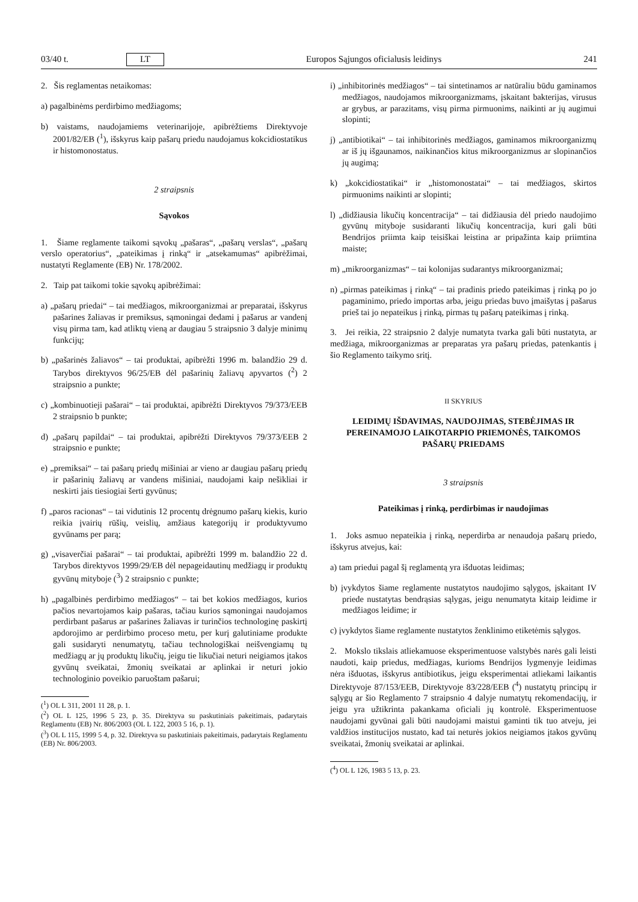03/40 t. LT Europos Sąjungos oficialusis leidinys 241
2. Šis reglamentas netaikomas:
a) pagalbinėms perdirbimo medžiagoms;
b) vaistams, naudojamiems veterinarijoje, apibrėžtiems Direktyvoje 2001/82/EB (<sup>1</sup>), išskyrus kaip pašarų priedu naudojamus kokcidiostatikus ir histomonostatus.
2 straipsnis
Sąvokos
1. Šiame reglamente taikomi sąvokų „pašaras“, „pašarų verslas“, „pašarų verslo operatorius“, „pateikimas į rinką“ ir „atsekamumas“ apibrėžimai, nustatyti Reglamente (EB) Nr. 178/2002.
2. Taip pat taikomi tokie sąvokų apibrėžimai:
a) „pašarų priedai“ – tai medžiagos, mikroorganizmai ar preparatai, išskyrus pašarines žaliavas ir premiksus, sąmoningai dedami į pašarus ar vandenį visų pirma tam, kad atliktų vieną ar daugiau 5 straipsnio 3 dalyje minimų funkcijų;
b) „pašarinės žaliavos“ – tai produktai, apibrėžti 1996 m. balandžio 29 d. Tarybos direktyvos 96/25/EB dėl pašarinių žaliavų apyvartos (<sup>2</sup>) 2 straipsnio a punkte;
c) „kombinuotieji pašarai“ – tai produktai, apibrėžti Direktyvos 79/373/EEB 2 straipsnio b punkte;
d) „pašarų papildai“ – tai produktai, apibrėžti Direktyvos 79/373/EEB 2 straipsnio e punkte;
e) „premiksai“ – tai pašarų priedų mišiniai ar vieno ar daugiau pašarų priedų ir pašarinių žaliavų ar vandens mišiniai, naudojami kaip nešikliai ir neskirti jais tiesiogiai šerti gyvūnus;
f) „paros racionas“ – tai vidutinis 12 procentų drėgnumo pašarų kiekis, kurio reikia įvairių rūšių, veislių, amžiaus kategorijų ir produktyvumo gyvūnams per parą;
g) „visaverčiai pašarai“ – tai produktai, apibrėžti 1999 m. balandžio 22 d. Tarybos direktyvos 1999/29/EB dėl nepageidautinų medžiagų ir produktų gyvūnų mityboje (<sup>3</sup>) 2 straipsnio c punkte;
h) „pagalbinės perdirbimo medžiagos“ – tai bet kokios medžiagos, kurios pačios nevartojamos kaip pašaras, tačiau kurios sąmoningai naudojamos perdirbant pašarus ar pašarines žaliavas ir turinčios technologinę paskirtį apdorojimo ar perdirbimo proceso metu, per kurį galutiniame produkte gali susidaryti nenumatytų, tačiau technologiškai neišvengiamų tų medžiagų ar jų produktų likučių, jeigu tie likučiai neturi neigiamos įtakos gyvūnų sveikatai, žmonių sveikatai ar aplinkai ir neturi jokio technologinio poveikio paruoštam pašarui;
(<sup>1</sup>) OL L 311, 2001 11 28, p. 1.
(<sup>2</sup>) OL L 125, 1996 5 23, p. 35. Direktyva su paskutiniais pakeitimais, padarytais Reglamentu (EB) Nr. 806/2003 (OL L 122, 2003 5 16, p. 1).
(<sup>3</sup>) OL L 115, 1999 5 4, p. 32. Direktyva su paskutiniais pakeitimais, padarytais Reglamentu (EB) Nr. 806/2003.
i) „inhibitorinės medžiagos“ – tai sintetinamos ar natūraliu būdu gaminamos medžiagos, naudojamos mikroorganizmams, įskaitant bakterijas, virusus ar grybus, ar parazitams, visų pirma pirmuonims, naikinti ar jų augimui slopinti;
j) „antibiotikai“ – tai inhibitorinės medžiagos, gaminamos mikroorganizmų ar iš jų išgaunamos, naikinančios kitus mikroorganizmus ar slopinančios jų augimą;
k) „kokcidiostatikai“ ir „histomonostatai“ – tai medžiagos, skirtos pirmuonims naikinti ar slopinti;
l) „didžiausia likučių koncentracija“ – tai didžiausia dėl priedo naudojimo gyvūnų mityboje susidaranti likučių koncentracija, kuri gali būti Bendrijos priimta kaip teisiškai leistina ar pripažinta kaip priimtina maiste;
m) „mikroorganizmas“ – tai kolonijas sudarantys mikroorganizmai;
n) „pirmas pateikimas į rinką“ – tai pradinis priedo pateikimas į rinką po jo pagaminimo, priedo importas arba, jeigu priedas buvo įmaišytas į pašarus prieš tai jo nepateikus į rinką, pirmas tų pašarų pateikimas į rinką.
3. Jei reikia, 22 straipsnio 2 dalyje numatyta tvarka gali būti nustatyta, ar medžiaga, mikroorganizmas ar preparatas yra pašarų priedas, patenkantis į šio Reglamento taikymo sritį.
II SKYRIUS
LEIDIMŲ IŠDAVIMAS, NAUDOJIMAS, STEBĖJIMAS IR PEREINAMOJO LAIKOTARPIO PRIEMONĖS, TAIKOMOS PAŠARŲ PRIEDAMS
3 straipsnis
Pateikimas į rinką, perdirbimas ir naudojimas
1. Joks asmuo nepateikia į rinką, neperdirba ar nenaudoja pašarų priedo, išskyrus atvejus, kai:
a) tam priedui pagal šį reglamentą yra išduotas leidimas;
b) įvykdytos šiame reglamente nustatytos naudojimo sąlygos, įskaitant IV priede nustatytas bendrąsias sąlygas, jeigu nenumatyta kitaip leidime ir medžiagos leidime; ir
c) įvykdytos šiame reglamente nustatytos ženklinimo etiketėmis sąlygos.
2. Mokslo tikslais atliekamuose eksperimentuose valstybės narės gali leisti naudoti, kaip priedus, medžiagas, kurioms Bendrijos lygmenyje leidimas nėra išduotas, išskyrus antibiotikus, jeigu eksperimentai atliekami laikantis Direktyvoje 87/153/EEB, Direktyvoje 83/228/EEB (<sup>4</sup>) nustatytų principų ir sąlygų ar šio Reglamento 7 straipsnio 4 dalyje numatytų rekomendacijų, ir jeigu yra užtikrinta pakankama oficiali jų kontrolė. Eksperimentuose naudojami gyvūnai gali būti naudojami maistui gaminti tik tuo atveju, jei valdžios institucijos nustato, kad tai neturės jokios neigiamos įtakos gyvūnų sveikatai, žmonių sveikatai ar aplinkai.
(<sup>4</sup>) OL L 126, 1983 5 13, p. 23.